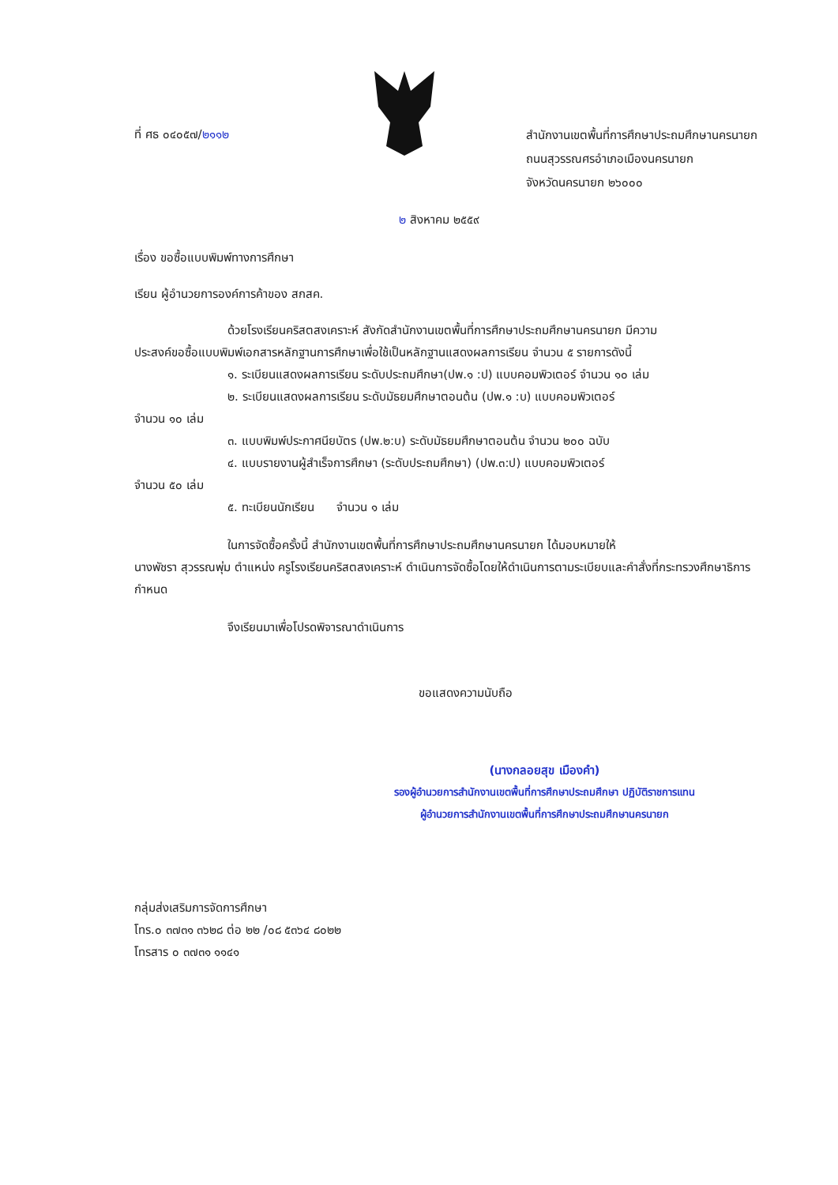ที่ ศธ ๐๔๐๕๗/๒๑๑๒
สำนักงานเขตพื้นที่การศึกษาประถมศึกษานครนายก
ถนนสุวรรณศรอำเภอเมืองนครนายก
จังหวัดนครนายก ๒๖๐๐๐
๒ สิงหาคม ๒๕๕๙
เรื่อง ขอซื้อแบบพิมพ์ทางการศึกษา
เรียน ผู้อำนวยการองค์การค้าของ สกสค.
ด้วยโรงเรียนคริสตสงเคราะห์ สังกัดสำนักงานเขตพื้นที่การศึกษาประถมศึกษานครนายก มีความ
ประสงค์ขอซื้อแบบพิมพ์เอกสารหลักฐานการศึกษาเพื่อใช้เป็นหลักฐานแสดงผลการเรียน จำนวน ๕ รายการดังนี้
๑. ระเบียนแสดงผลการเรียน ระดับประถมศึกษา(ปพ.๑ :ป) แบบคอมพิวเตอร์ จำนวน ๑๐ เล่ม
๒. ระเบียนแสดงผลการเรียน ระดับมัธยมศึกษาตอนต้น (ปพ.๑ :บ) แบบคอมพิวเตอร์
จำนวน ๑๐ เล่ม
๓. แบบพิมพ์ประกาศนียบัตร (ปพ.๒:บ) ระดับมัธยมศึกษาตอนต้น จำนวน ๒๐๐ ฉบับ
๔. แบบรายงานผู้สำเร็จการศึกษา (ระดับประถมศึกษา) (ปพ.๓:ป) แบบคอมพิวเตอร์
จำนวน ๕๐ เล่ม
๕. ทะเบียนนักเรียน จำนวน ๑ เล่ม
ในการจัดซื้อครั้งนี้ สำนักงานเขตพื้นที่การศึกษาประถมศึกษานครนายก ได้มอบหมายให้
นางพัชรา สุวรรณพุ่ม ตำแหน่ง ครูโรงเรียนคริสตสงเคราะห์ ดำเนินการจัดซื้อโดยให้ดำเนินการตามระเบียบและคำสั่งที่กระทรวงศึกษาธิการกำหนด
จึงเรียนมาเพื่อโปรดพิจารณาดำเนินการ
ขอแสดงความนับถือ
(นางกลอยสุข เมืองคำ)
รองผู้อำนวยการสำนักงานเขตพื้นที่การศึกษาประถมศึกษา ปฏิบัติราชการแทน
ผู้อำนวยการสำนักงานเขตพื้นที่การศึกษาประถมศึกษานครนายก
กลุ่มส่งเสริมการจัดการศึกษา
โทร.๐ ๓๗๓๑ ๓๖๒๘ ต่อ ๒๒ /๐๘ ๕๓๖๔ ๘๐๒๒
โทรสาร ๐ ๓๗๓๑ ๑๑๔๑